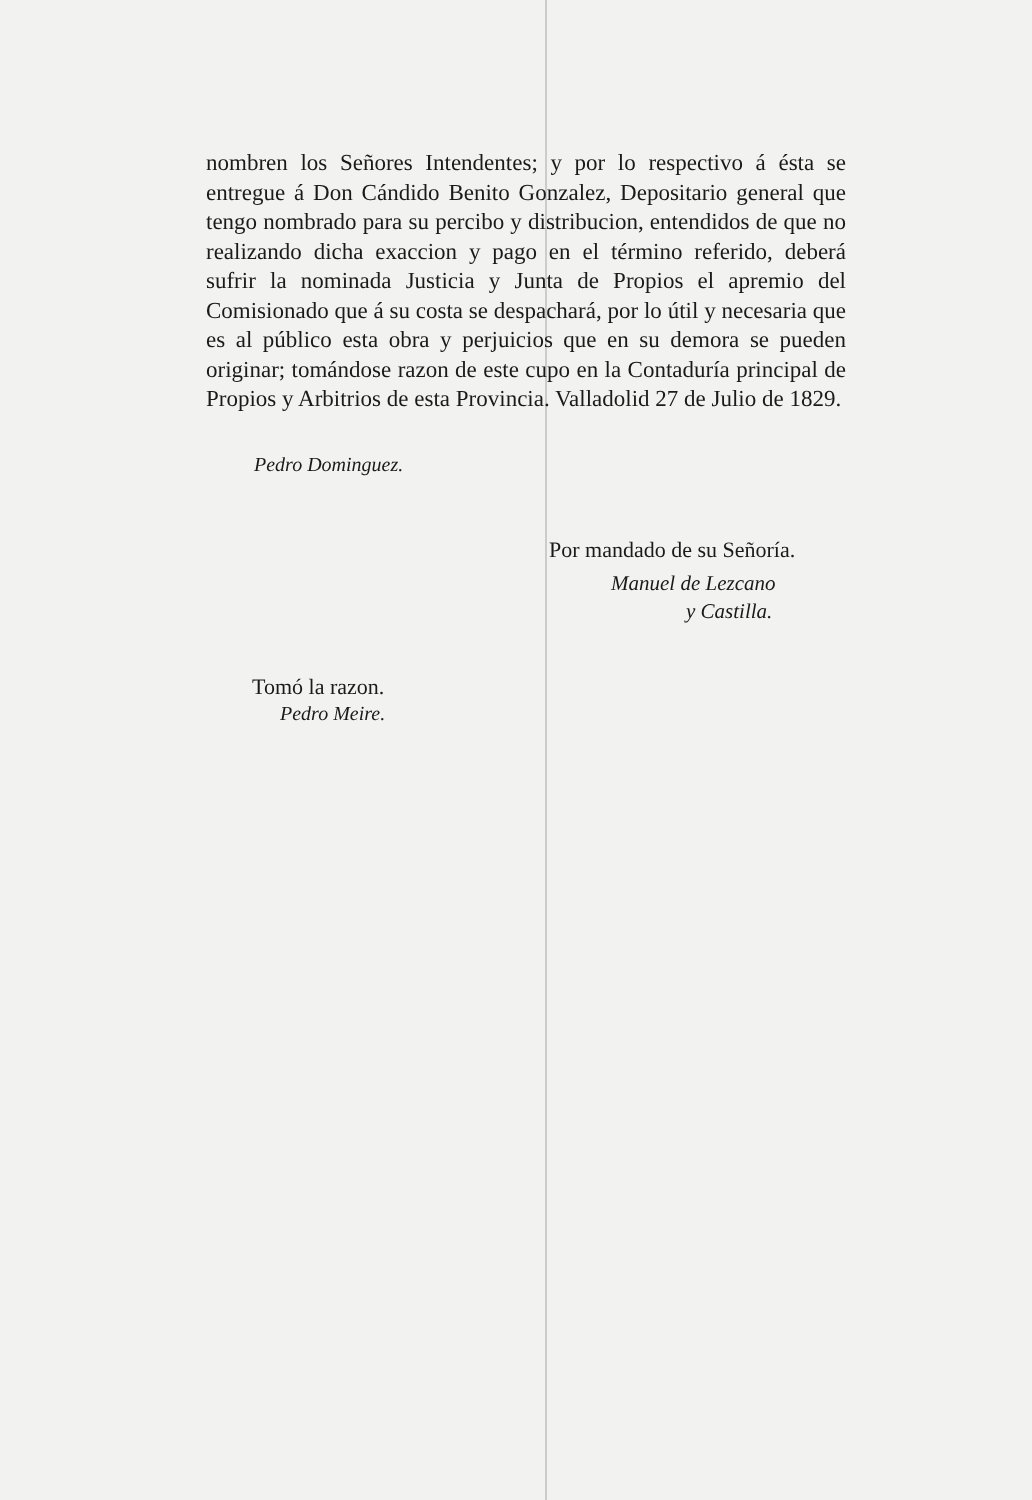nombren los Señores Intendentes; y por lo respectivo á ésta se entregue á Don Cándido Benito Gonzalez, Depositario general que tengo nombrado para su percibo y distribucion, entendidos de que no realizando dicha exaccion y pago en el término referido, deberá sufrir la nominada Justicia y Junta de Propios el apremio del Comisionado que á su costa se despachará, por lo útil y necesaria que es al público esta obra y perjuicios que en su demora se pueden originar; tomándose razon de este cupo en la Contaduría principal de Propios y Arbitrios de esta Provincia. Valladolid 27 de Julio de 1829.
Pedro Dominguez.
Por mandado de su Señoría.
Manuel de Lezcano
y Castilla.
Tomó la razon.
Pedro Meire.